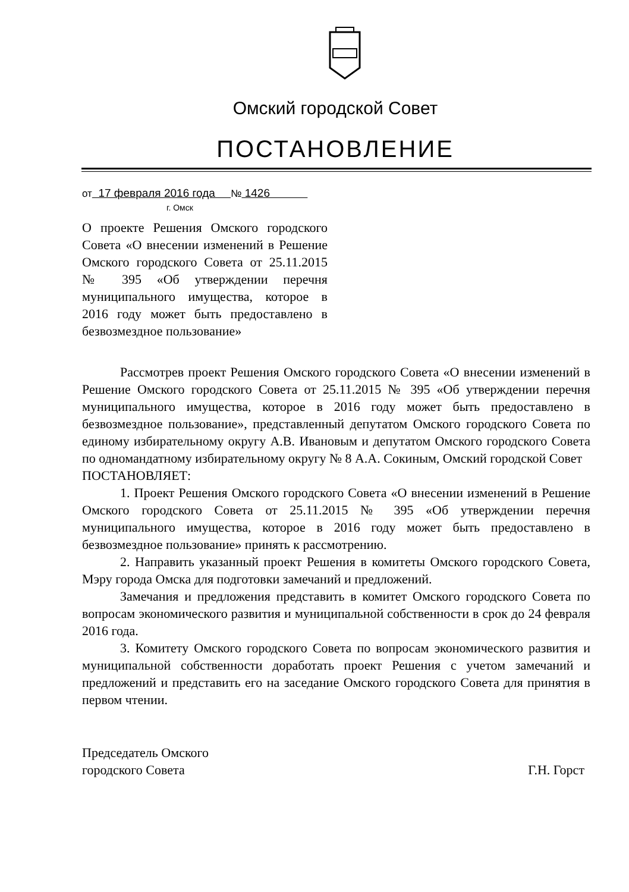Омский городской Совет
ПОСТАНОВЛЕНИЕ
от 17 февраля 2016 года № 1426
г. Омск
О проекте Решения Омского городского Совета «О внесении изменений в Решение Омского городского Совета от 25.11.2015 № 395 «Об утверждении перечня муниципального имущества, которое в 2016 году может быть предоставлено в безвозмездное пользование»
Рассмотрев проект Решения Омского городского Совета «О внесении изменений в Решение Омского городского Совета от 25.11.2015 № 395 «Об утверждении перечня муниципального имущества, которое в 2016 году может быть предоставлено в безвозмездное пользование», представленный депутатом Омского городского Совета по единому избирательному округу А.В. Ивановым и депутатом Омского городского Совета по одномандатному избирательному округу № 8 А.А. Сокиным, Омский городской Совет
ПОСТАНОВЛЯЕТ:
1. Проект Решения Омского городского Совета «О внесении изменений в Решение Омского городского Совета от 25.11.2015 № 395 «Об утверждении перечня муниципального имущества, которое в 2016 году может быть предоставлено в безвозмездное пользование» принять к рассмотрению.
2. Направить указанный проект Решения в комитеты Омского городского Совета, Мэру города Омска для подготовки замечаний и предложений.
Замечания и предложения представить в комитет Омского городского Совета по вопросам экономического развития и муниципальной собственности в срок до 24 февраля 2016 года.
3. Комитету Омского городского Совета по вопросам экономического развития и муниципальной собственности доработать проект Решения с учетом замечаний и предложений и представить его на заседание Омского городского Совета для принятия в первом чтении.
Председатель Омского
городского Совета
Г.Н. Горст